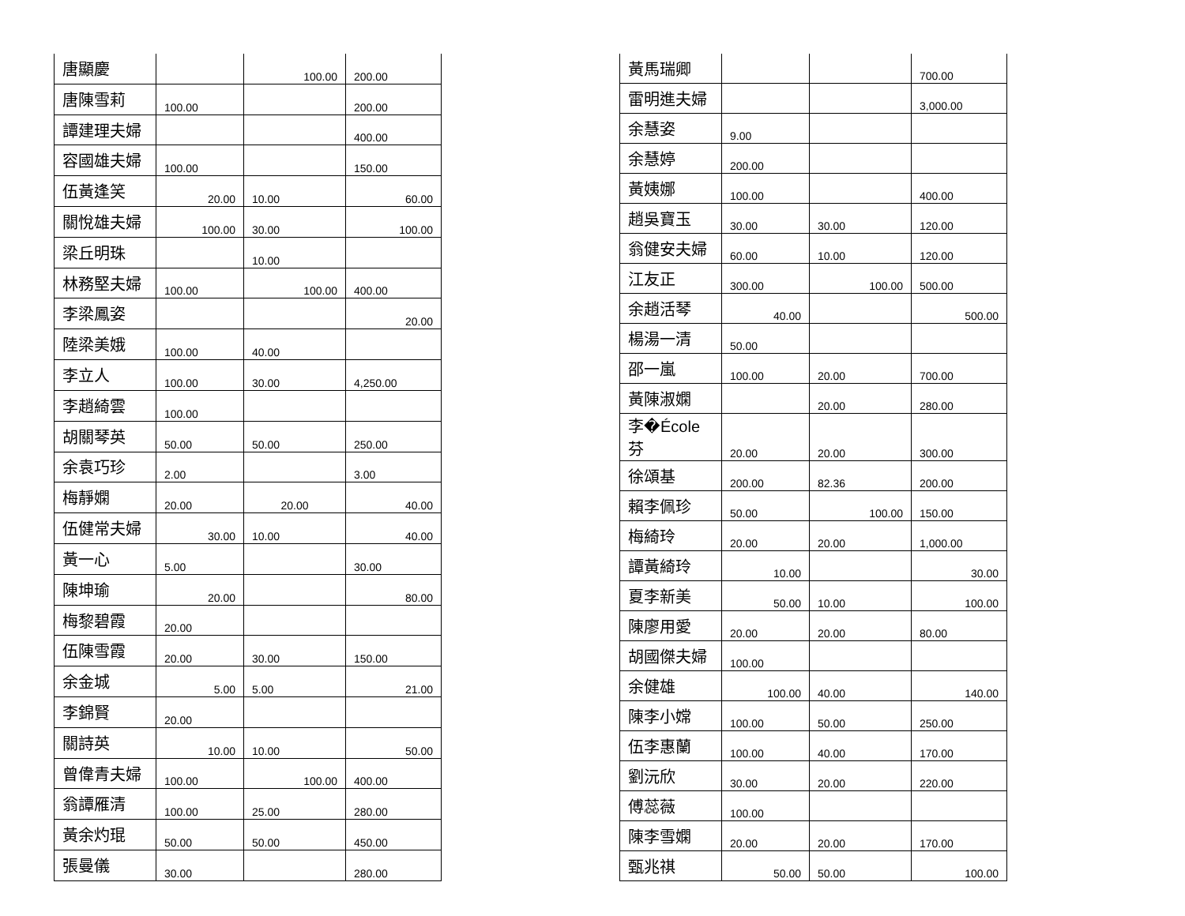| 唐顯慶 | | 100.00 | 200.00 |
| 唐陳雪莉 | 100.00 | | 200.00 |
| 譚建理夫婦 | | | 400.00 |
| 容國雄夫婦 | 100.00 | | 150.00 |
| 伍黃逢笑 | 20.00 | 10.00 | 60.00 |
| 關悅雄夫婦 | 100.00 | 30.00 | 100.00 |
| 梁丘明珠 | | 10.00 | |
| 林務堅夫婦 | 100.00 | 100.00 | 400.00 |
| 李梁鳳姿 | | | 20.00 |
| 陸梁美娥 | 100.00 | 40.00 | |
| 李立人 | 100.00 | 30.00 | 4,250.00 |
| 李趙綺雲 | 100.00 | | |
| 胡關琴英 | 50.00 | 50.00 | 250.00 |
| 余袁巧珍 | 2.00 | | 3.00 |
| 梅靜嫻 | 20.00 | 20.00 | 40.00 |
| 伍健常夫婦 | 30.00 | 10.00 | 40.00 |
| 黃一心 | 5.00 | | 30.00 |
| 陳坤瑜 | 20.00 | | 80.00 |
| 梅黎碧霞 | 20.00 | | |
| 伍陳雪霞 | 20.00 | 30.00 | 150.00 |
| 余金城 | 5.00 | 5.00 | 21.00 |
| 李錦賢 | 20.00 | | |
| 關詩英 | 10.00 | 10.00 | 50.00 |
| 曾偉青夫婦 | 100.00 | 100.00 | 400.00 |
| 翁譚雁清 | 100.00 | 25.00 | 280.00 |
| 黃余灼琨 | 50.00 | 50.00 | 450.00 |
| 張曼儀 | 30.00 | | 280.00 |
| 黃馬瑞卿 | | | 700.00 |
| 雷明進夫婦 | | | 3,000.00 |
| 余慧姿 | 9.00 | | |
| 余慧婷 | 200.00 | | |
| 黃姨娜 | 100.00 | | 400.00 |
| 趙吳寶玉 | 30.00 | 30.00 | 120.00 |
| 翁健安夫婦 | 60.00 | 10.00 | 120.00 |
| 江友正 | 300.00 | 100.00 | 500.00 |
| 余趙活琴 | 40.00 | | 500.00 |
| 楊湯一清 | 50.00 | | |
| 邵一嵐 | 100.00 | 20.00 | 700.00 |
| 黃陳淑嫻 | | 20.00 | 280.00 |
| 李�École芬 | 20.00 | 20.00 | 300.00 |
| 徐頌基 | 200.00 | 82.36 | 200.00 |
| 賴李佩珍 | 50.00 | 100.00 | 150.00 |
| 梅綺玲 | 20.00 | 20.00 | 1,000.00 |
| 譚黃綺玲 | 10.00 | | 30.00 |
| 夏李新美 | 50.00 | 10.00 | 100.00 |
| 陳廖用愛 | 20.00 | 20.00 | 80.00 |
| 胡國傑夫婦 | 100.00 | | |
| 余健雄 | 100.00 | 40.00 | 140.00 |
| 陳李小嫦 | 100.00 | 50.00 | 250.00 |
| 伍李惠蘭 | 100.00 | 40.00 | 170.00 |
| 劉沅欣 | 30.00 | 20.00 | 220.00 |
| 傅蕊薇 | 100.00 | | |
| 陳李雪嫻 | 20.00 | 20.00 | 170.00 |
| 甄兆祺 | 50.00 | 50.00 | 100.00 |